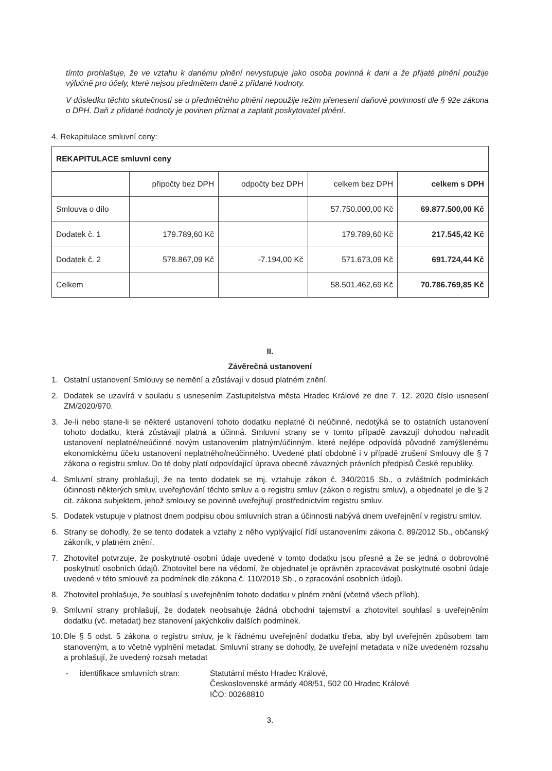tímto prohlašuje, že ve vztahu k danému plnění nevystupuje jako osoba povinná k dani a že přijaté plnění použije výlučně pro účely, které nejsou předmětem daně z přidané hodnoty.
V důsledku těchto skutečností se u předmětného plnění nepoužije režim přenesení daňové povinnosti dle § 92e zákona o DPH. Daň z přidané hodnoty je povinen přiznat a zaplatit poskytovatel plnění.
4. Rekapitulace smluvní ceny:
| REKAPITULACE smluvní ceny | | | | |
| | připočty bez DPH | odpočty bez DPH | celkem bez DPH | celkem s DPH |
| Smlouva o dílo | | | 57.750.000,00 Kč | 69.877.500,00 Kč |
| Dodatek č. 1 | 179.789,60 Kč | | 179.789,60 Kč | 217.545,42 Kč |
| Dodatek č. 2 | 578.867,09 Kč | -7.194,00 Kč | 571.673,09 Kč | 691.724,44 Kč |
| Celkem | | | 58.501.462,69 Kč | 70.786.769,85 Kč |
II.
Závěrečná ustanovení
1. Ostatní ustanovení Smlouvy se nemění a zůstávají v dosud platném znění.
2. Dodatek se uzavírá v souladu s usnesením Zastupitelstva města Hradec Králové ze dne 7. 12. 2020 číslo usnesení ZM/2020/970.
3. Je-li nebo stane-li se některé ustanovení tohoto dodatku neplatné či neúčinné, nedotýká se to ostatních ustanovení tohoto dodatku, která zůstávají platná a účinná. Smluvní strany se v tomto případě zavazují dohodou nahradit ustanovení neplatné/neúčinné novým ustanovením platným/účinným, které nejlépe odpovídá původně zamýšlenému ekonomickému účelu ustanovení neplatného/neúčinného. Uvedené platí obdobně i v případě zrušení Smlouvy dle § 7 zákona o registru smluv. Do té doby platí odpovídající úprava obecně závazných právních předpisů České republiky.
4. Smluvní strany prohlašují, že na tento dodatek se mj. vztahuje zákon č. 340/2015 Sb., o zvláštních podmínkách účinnosti některých smluv, uveřejňování těchto smluv a o registru smluv (zákon o registru smluv), a objednatel je dle § 2 cit. zákona subjektem, jehož smlouvy se povinně uveřejňují prostřednictvím registru smluv.
5. Dodatek vstupuje v platnost dnem podpisu obou smluvních stran a účinnosti nabývá dnem uveřejnění v registru smluv.
6. Strany se dohodly, že se tento dodatek a vztahy z něho vyplývající řídí ustanoveními zákona č. 89/2012 Sb., občanský zákoník, v platném znění.
7. Zhotovitel potvrzuje, že poskytnuté osobní údaje uvedené v tomto dodatku jsou přesné a že se jedná o dobrovolné poskytnutí osobních údajů. Zhotovitel bere na vědomí, že objednatel je oprávněn zpracovávat poskytnuté osobní údaje uvedené v této smlouvě za podmínek dle zákona č. 110/2019 Sb., o zpracování osobních údajů.
8. Zhotovitel prohlašuje, že souhlasí s uveřejněním tohoto dodatku v plném znění (včetně všech příloh).
9. Smluvní strany prohlašují, že dodatek neobsahuje žádná obchodní tajemství a zhotovitel souhlasí s uveřejněním dodatku (vč. metadat) bez stanovení jakýchkoliv dalších podmínek.
10. Dle § 5 odst. 5 zákona o registru smluv, je k řádnému uveřejnění dodatku třeba, aby byl uveřejněn způsobem tam stanoveným, a to včetně vyplnění metadat. Smluvní strany se dohodly, že uveřejní metadata v níže uvedeném rozsahu a prohlašují, že uvedený rozsah metadat
- identifikace smluvních stran: Statutární město Hradec Králové,
Československé armády 408/51, 502 00 Hradec Králové
IČO: 00268810
3.